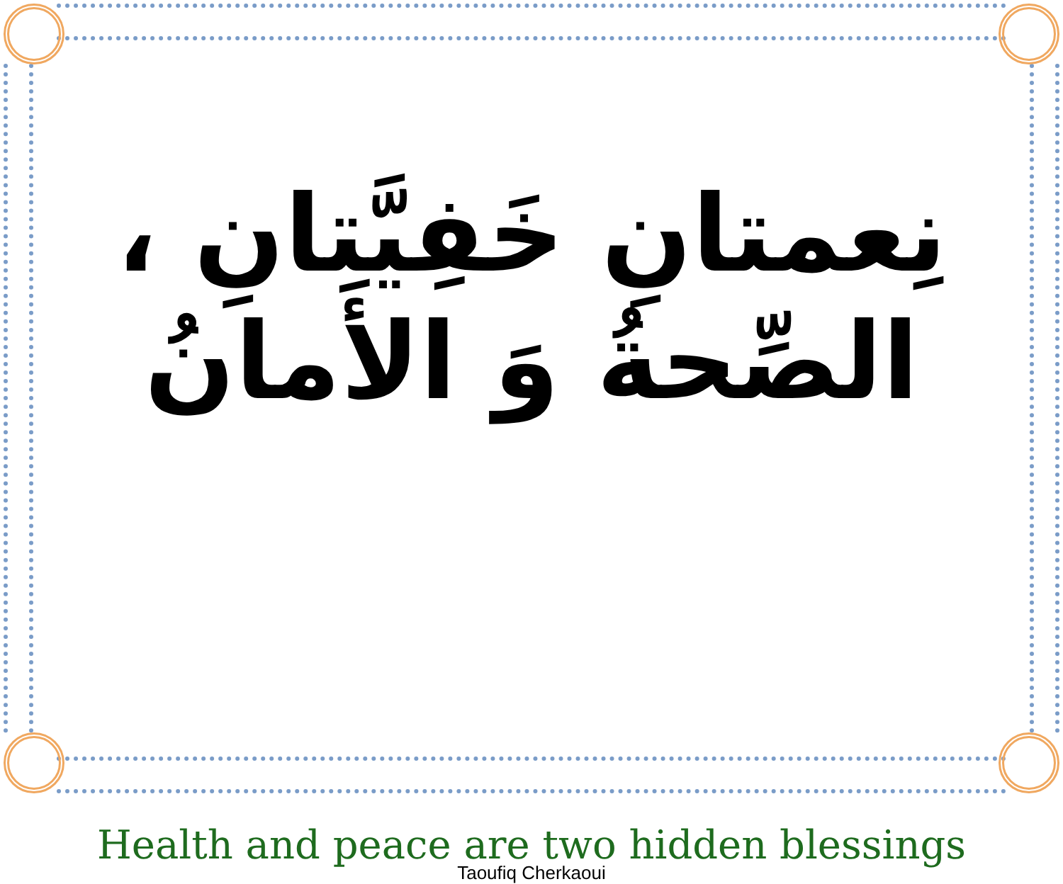نِعمتانِ خَفِيَّتانِ ، الصِّحةُ وَ الأَمانُ
Health and peace are two hidden blessings
Taoufiq Cherkaoui